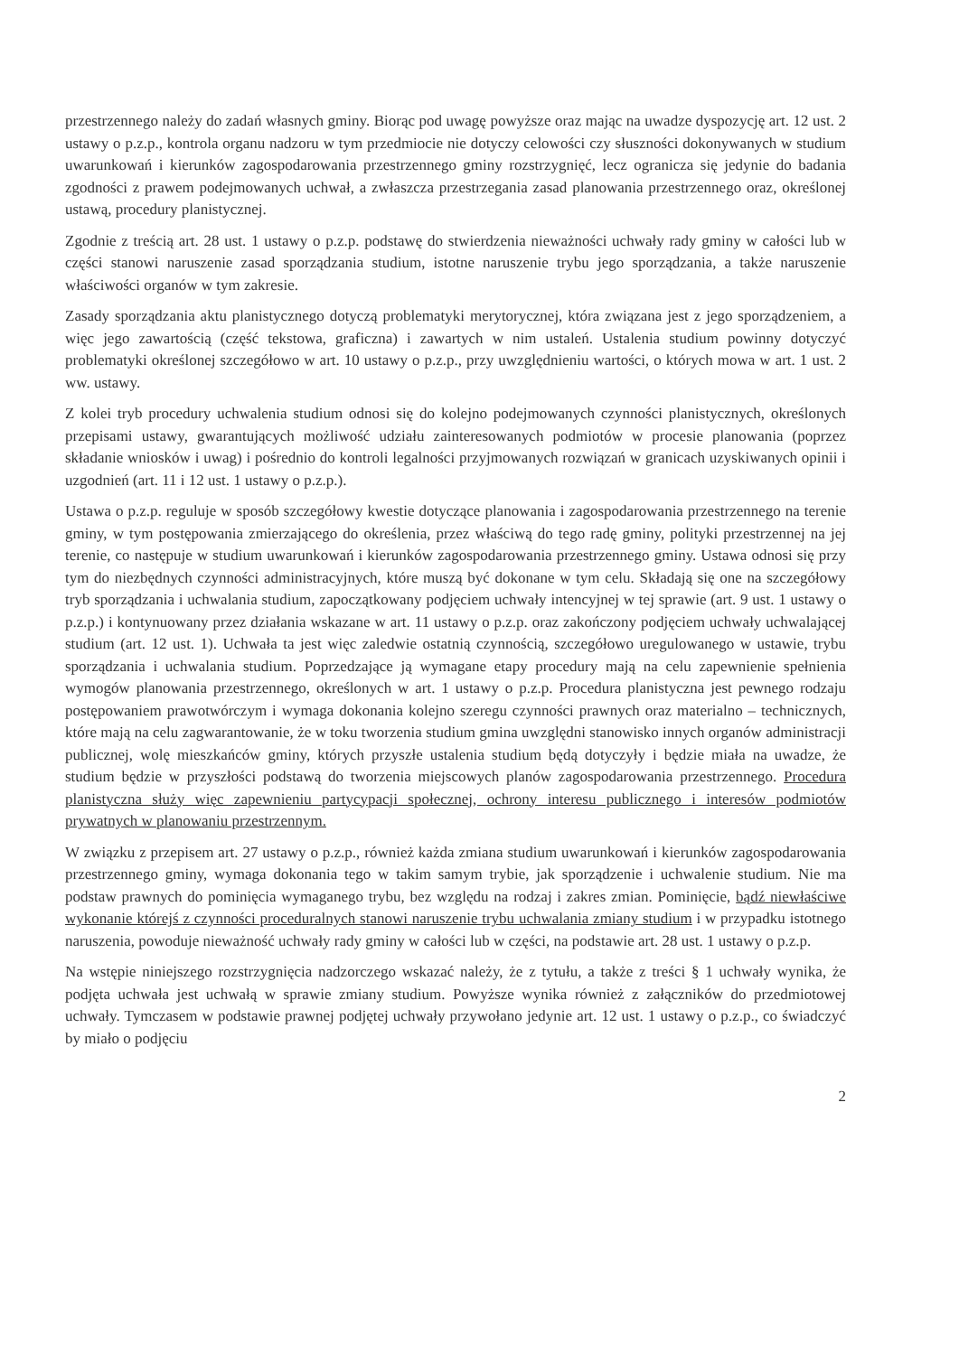przestrzennego należy do zadań własnych gminy. Biorąc pod uwagę powyższe oraz mając na uwadze dyspozycję art. 12 ust. 2 ustawy o p.z.p., kontrola organu nadzoru w tym przedmiocie nie dotyczy celowości czy słuszności dokonywanych w studium uwarunkowań i kierunków zagospodarowania przestrzennego gminy rozstrzygnięć, lecz ogranicza się jedynie do badania zgodności z prawem podejmowanych uchwał, a zwłaszcza przestrzegania zasad planowania przestrzennego oraz, określonej ustawą, procedury planistycznej.
Zgodnie z treścią art. 28 ust. 1 ustawy o p.z.p. podstawę do stwierdzenia nieważności uchwały rady gminy w całości lub w części stanowi naruszenie zasad sporządzania studium, istotne naruszenie trybu jego sporządzania, a także naruszenie właściwości organów w tym zakresie.
Zasady sporządzania aktu planistycznego dotyczą problematyki merytorycznej, która związana jest z jego sporządzeniem, a więc jego zawartością (część tekstowa, graficzna) i zawartych w nim ustaleń. Ustalenia studium powinny dotyczyć problematyki określonej szczegółowo w art. 10 ustawy o p.z.p., przy uwzględnieniu wartości, o których mowa w art. 1 ust. 2 ww. ustawy.
Z kolei tryb procedury uchwalenia studium odnosi się do kolejno podejmowanych czynności planistycznych, określonych przepisami ustawy, gwarantujących możliwość udziału zainteresowanych podmiotów w procesie planowania (poprzez składanie wniosków i uwag) i pośrednio do kontroli legalności przyjmowanych rozwiązań w granicach uzyskiwanych opinii i uzgodnień (art. 11 i 12 ust. 1 ustawy o p.z.p.).
Ustawa o p.z.p. reguluje w sposób szczegółowy kwestie dotyczące planowania i zagospodarowania przestrzennego na terenie gminy, w tym postępowania zmierzającego do określenia, przez właściwą do tego radę gminy, polityki przestrzennej na jej terenie, co następuje w studium uwarunkowań i kierunków zagospodarowania przestrzennego gminy. Ustawa odnosi się przy tym do niezbędnych czynności administracyjnych, które muszą być dokonane w tym celu. Składają się one na szczegółowy tryb sporządzania i uchwalania studium, zapoczątkowany podjęciem uchwały intencyjnej w tej sprawie (art. 9 ust. 1 ustawy o p.z.p.) i kontynuowany przez działania wskazane w art. 11 ustawy o p.z.p. oraz zakończony podjęciem uchwały uchwalającej studium (art. 12 ust. 1). Uchwała ta jest więc zaledwie ostatnią czynnością, szczegółowo uregulowanego w ustawie, trybu sporządzania i uchwalania studium. Poprzedzające ją wymagane etapy procedury mają na celu zapewnienie spełnienia wymogów planowania przestrzennego, określonych w art. 1 ustawy o p.z.p. Procedura planistyczna jest pewnego rodzaju postępowaniem prawotwórczym i wymaga dokonania kolejno szeregu czynności prawnych oraz materialno – technicznych, które mają na celu zagwarantowanie, że w toku tworzenia studium gmina uwzględni stanowisko innych organów administracji publicznej, wolę mieszkańców gminy, których przyszłe ustalenia studium będą dotyczyły i będzie miała na uwadze, że studium będzie w przyszłości podstawą do tworzenia miejscowych planów zagospodarowania przestrzennego. Procedura planistyczna służy więc zapewnieniu partycypacji społecznej, ochrony interesu publicznego i interesów podmiotów prywatnych w planowaniu przestrzennym.
W związku z przepisem art. 27 ustawy o p.z.p., również każda zmiana studium uwarunkowań i kierunków zagospodarowania przestrzennego gminy, wymaga dokonania tego w takim samym trybie, jak sporządzenie i uchwalenie studium. Nie ma podstaw prawnych do pominięcia wymaganego trybu, bez względu na rodzaj i zakres zmian. Pominięcie, bądź niewłaściwe wykonanie którejś z czynności proceduralnych stanowi naruszenie trybu uchwalania zmiany studium i w przypadku istotnego naruszenia, powoduje nieważność uchwały rady gminy w całości lub w części, na podstawie art. 28 ust. 1 ustawy o p.z.p.
Na wstępie niniejszego rozstrzygnięcia nadzorczego wskazać należy, że z tytułu, a także z treści § 1 uchwały wynika, że podjęta uchwała jest uchwałą w sprawie zmiany studium. Powyższe wynika również z załączników do przedmiotowej uchwały. Tymczasem w podstawie prawnej podjętej uchwały przywołano jedynie art. 12 ust. 1 ustawy o p.z.p., co świadczyć by miało o podjęciu
2